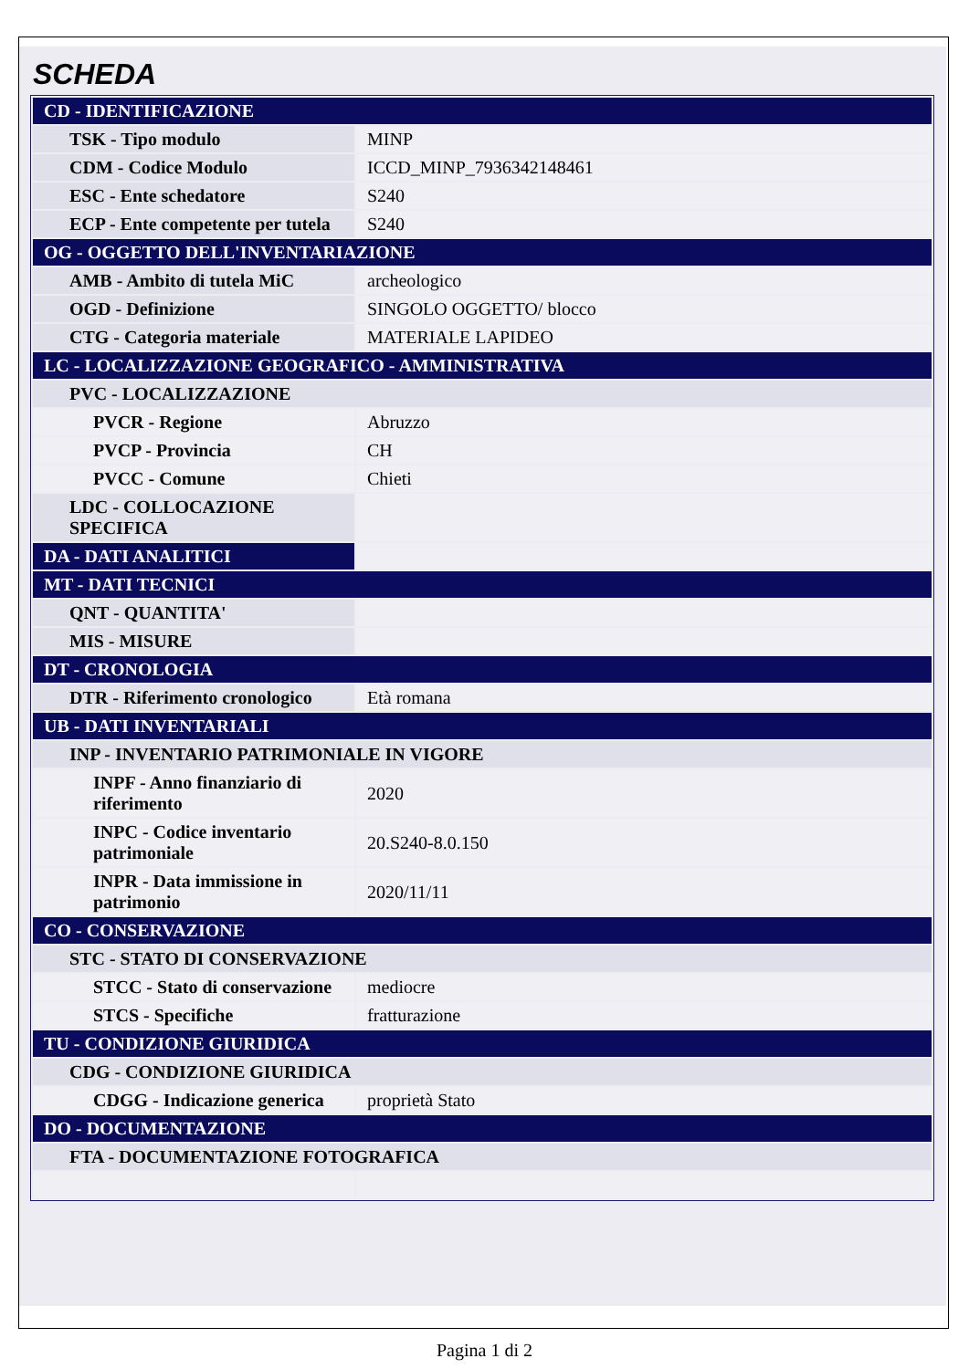SCHEDA
| CD - IDENTIFICAZIONE | |
| TSK - Tipo modulo | MINP |
| CDM - Codice Modulo | ICCD_MINP_7936342148461 |
| ESC - Ente schedatore | S240 |
| ECP - Ente competente per tutela | S240 |
| OG - OGGETTO DELL'INVENTARIAZIONE | |
| AMB - Ambito di tutela MiC | archeologico |
| OGD - Definizione | SINGOLO OGGETTO/ blocco |
| CTG - Categoria materiale | MATERIALE LAPIDEO |
| LC - LOCALIZZAZIONE GEOGRAFICO - AMMINISTRATIVA | |
| PVC - LOCALIZZAZIONE | |
| PVCR - Regione | Abruzzo |
| PVCP - Provincia | CH |
| PVCC - Comune | Chieti |
| LDC - COLLOCAZIONE SPECIFICA | |
| DA - DATI ANALITICI | |
| MT - DATI TECNICI | |
| QNT - QUANTITA' | |
| MIS - MISURE | |
| DT - CRONOLOGIA | |
| DTR - Riferimento cronologico | Età romana |
| UB - DATI INVENTARIALI | |
| INP - INVENTARIO PATRIMONIALE IN VIGORE | |
| INPF - Anno finanziario di riferimento | 2020 |
| INPC - Codice inventario patrimoniale | 20.S240-8.0.150 |
| INPR - Data immissione in patrimonio | 2020/11/11 |
| CO - CONSERVAZIONE | |
| STC - STATO DI CONSERVAZIONE | |
| STCC - Stato di conservazione | mediocre |
| STCS - Specifiche | fratturazione |
| TU - CONDIZIONE GIURIDICA | |
| CDG - CONDIZIONE GIURIDICA | |
| CDGG - Indicazione generica | proprietà Stato |
| DO - DOCUMENTAZIONE | |
| FTA - DOCUMENTAZIONE FOTOGRAFICA | |
Pagina 1 di 2